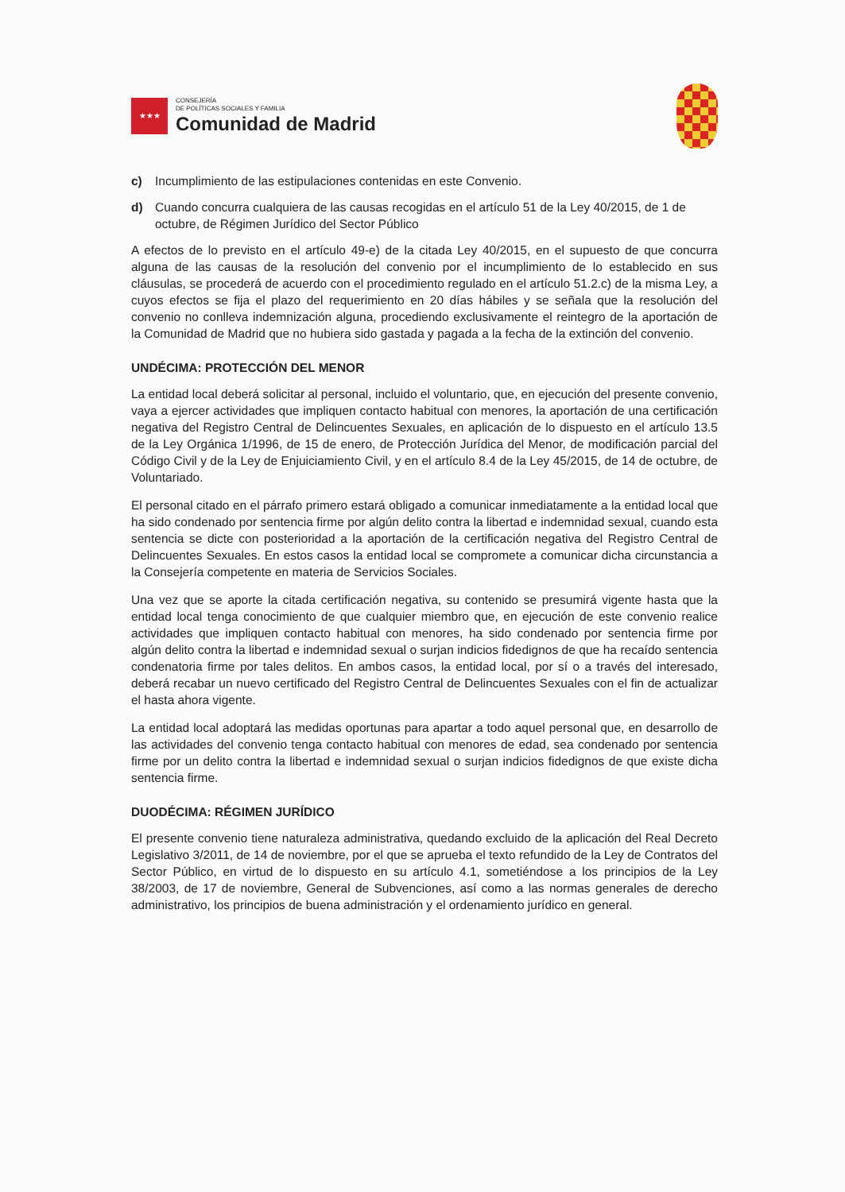★★★
CONSEJERÍA
DE POLÍTICAS SOCIALES Y FAMILIA
Comunidad de Madrid
c) Incumplimiento de las estipulaciones contenidas en este Convenio.
d) Cuando concurra cualquiera de las causas recogidas en el artículo 51 de la Ley 40/2015, de 1 de octubre, de Régimen Jurídico del Sector Público
A efectos de lo previsto en el artículo 49-e) de la citada Ley 40/2015, en el supuesto de que concurra alguna de las causas de la resolución del convenio por el incumplimiento de lo establecido en sus cláusulas, se procederá de acuerdo con el procedimiento regulado en el artículo 51.2.c) de la misma Ley, a cuyos efectos se fija el plazo del requerimiento en 20 días hábiles y se señala que la resolución del convenio no conlleva indemnización alguna, procediendo exclusivamente el reintegro de la aportación de la Comunidad de Madrid que no hubiera sido gastada y pagada a la fecha de la extinción del convenio.
UNDÉCIMA: PROTECCIÓN DEL MENOR
La entidad local deberá solicitar al personal, incluido el voluntario, que, en ejecución del presente convenio, vaya a ejercer actividades que impliquen contacto habitual con menores, la aportación de una certificación negativa del Registro Central de Delincuentes Sexuales, en aplicación de lo dispuesto en el artículo 13.5 de la Ley Orgánica 1/1996, de 15 de enero, de Protección Jurídica del Menor, de modificación parcial del Código Civil y de la Ley de Enjuiciamiento Civil, y en el artículo 8.4 de la Ley 45/2015, de 14 de octubre, de Voluntariado.
El personal citado en el párrafo primero estará obligado a comunicar inmediatamente a la entidad local que ha sido condenado por sentencia firme por algún delito contra la libertad e indemnidad sexual, cuando esta sentencia se dicte con posterioridad a la aportación de la certificación negativa del Registro Central de Delincuentes Sexuales. En estos casos la entidad local se compromete a comunicar dicha circunstancia a la Consejería competente en materia de Servicios Sociales.
Una vez que se aporte la citada certificación negativa, su contenido se presumirá vigente hasta que la entidad local tenga conocimiento de que cualquier miembro que, en ejecución de este convenio realice actividades que impliquen contacto habitual con menores, ha sido condenado por sentencia firme por algún delito contra la libertad e indemnidad sexual o surjan indicios fidedignos de que ha recaído sentencia condenatoria firme por tales delitos. En ambos casos, la entidad local, por sí o a través del interesado, deberá recabar un nuevo certificado del Registro Central de Delincuentes Sexuales con el fin de actualizar el hasta ahora vigente.
La entidad local adoptará las medidas oportunas para apartar a todo aquel personal que, en desarrollo de las actividades del convenio tenga contacto habitual con menores de edad, sea condenado por sentencia firme por un delito contra la libertad e indemnidad sexual o surjan indicios fidedignos de que existe dicha sentencia firme.
DUODÉCIMA: RÉGIMEN JURÍDICO
El presente convenio tiene naturaleza administrativa, quedando excluido de la aplicación del Real Decreto Legislativo 3/2011, de 14 de noviembre, por el que se aprueba el texto refundido de la Ley de Contratos del Sector Público, en virtud de lo dispuesto en su artículo 4.1, sometiéndose a los principios de la Ley 38/2003, de 17 de noviembre, General de Subvenciones, así como a las normas generales de derecho administrativo, los principios de buena administración y el ordenamiento jurídico en general.